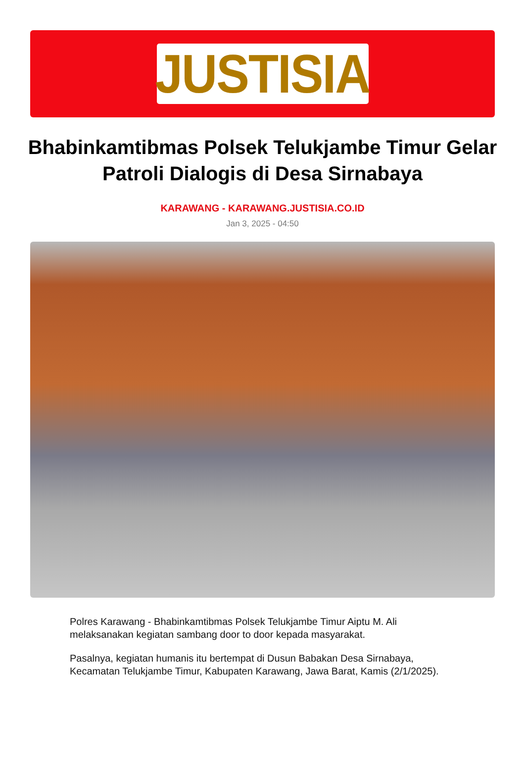JUSTISIA
Bhabinkamtibmas Polsek Telukjambe Timur Gelar Patroli Dialogis di Desa Sirnabaya
KARAWANG - KARAWANG.JUSTISIA.CO.ID
Jan 3, 2025 - 04:50
Polres Karawang - Bhabinkamtibmas Polsek Telukjambe Timur Aiptu M. Ali melaksanakan kegiatan sambang door to door kepada masyarakat.
Pasalnya, kegiatan humanis itu bertempat di Dusun Babakan Desa Sirnabaya, Kecamatan Telukjambe Timur, Kabupaten Karawang, Jawa Barat, Kamis (2/1/2025).